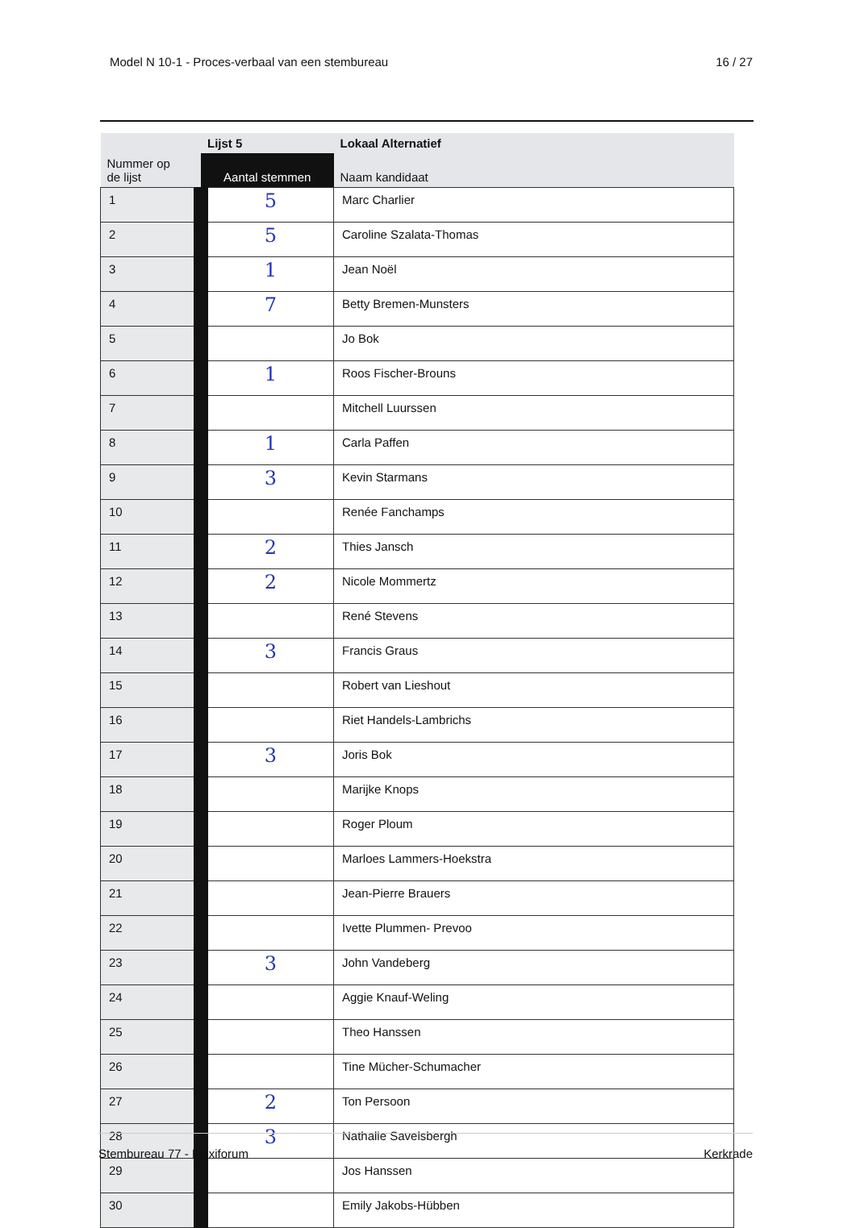Model N 10-1 - Proces-verbaal van een stembureau 16 / 27
| | Lijst 5 | Lokaal Alternatief |
| --- | --- | --- |
| Nummer op de lijst | Aantal stemmen | Naam kandidaat |
| 1 | 5 | Marc Charlier |
| 2 | 5 | Caroline Szalata-Thomas |
| 3 | 1 | Jean Noël |
| 4 | 7 | Betty Bremen-Munsters |
| 5 | | Jo Bok |
| 6 | 1 | Roos Fischer-Brouns |
| 7 | | Mitchell Luurssen |
| 8 | 1 | Carla Paffen |
| 9 | 3 | Kevin Starmans |
| 10 | | Renée Fanchamps |
| 11 | 2 | Thies Jansch |
| 12 | 2 | Nicole Mommertz |
| 13 | | René Stevens |
| 14 | 3 | Francis Graus |
| 15 | | Robert van Lieshout |
| 16 | | Riet Handels-Lambrichs |
| 17 | 3 | Joris Bok |
| 18 | | Marijke Knops |
| 19 | | Roger Ploum |
| 20 | | Marloes Lammers-Hoekstra |
| 21 | | Jean-Pierre Brauers |
| 22 | | Ivette Plummen- Prevoo |
| 23 | 3 | John Vandeberg |
| 24 | | Aggie Knauf-Weling |
| 25 | | Theo Hanssen |
| 26 | | Tine Mücher-Schumacher |
| 27 | 2 | Ton Persoon |
| 28 | 3 | Nathalie Savelsbergh |
| 29 | | Jos Hanssen |
| 30 | | Emily Jakobs-Hübben |
Stembureau 77 - Flexiforum Kerkrade